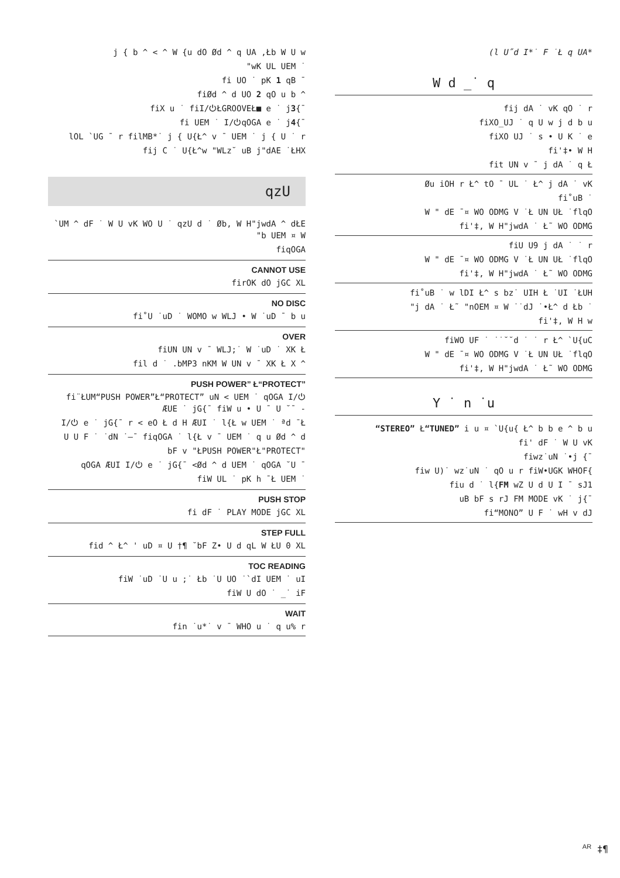j { b ^ < ^ W {u dO Ød ^ q UA ‚Łb W U w
"wK UL UEM ˙
fi UO ˙ pK 1 qB ¯
fiØd ^ d UO 2 qO u b ^
fiX u ˙ fiI/⏻ŁGROOVEŁ■ e ˙ j3{¯
fi UEM ˙ I/⏻qOGA e ˙ j4{¯
lOL `UG ¯ r filMB*˙ j { U{Ł^ v ¯ UEM ˙ j { U ˙ r
fij C ˙ U{Ł^w "WLz˘ uB j"dAE ˙ŁHX
qzU
`UM ^ dF ˙ W U vK WO U ˙ qzU d ˙ Øb, W H"jwdA ^ dŁE "b UEM ¤ W
fiqOGA
CANNOT USE
firOK dO jGC XL
NO DISC
fi˚U ˙uD ˙ WOMO w WLJ • W ˙uD ¯ b u
OVER
fiUN UN v ¯ WLJ;˙ W ˙uD ˙ XK Ł
fil d ˙ .bMP3 nKM W UN v ¯ XK Ł X ^
PUSH POWER” Ł“PROTECT”
fi¨ŁUM“PUSH POWER”Ł“PROTECT” uN < UEM ˙ qOGA I/⏻ ÆUE ˙ jG{¯ fiW u • U ¯ U ˘¯ -
I/⏻ e ˙ jG{¯ r < eO Ł d H ÆUI ˙ l{Ł w UEM ˙ ªd ¯Ł
U U F ˙ ˙dN ˙—¯ fiqOGA ˙ l{Ł v ¯ UEM ˙ q u Ød ^ d
bF v "ŁPUSH POWER"Ł"PROTECT"
qOGA ÆUI I/⏻ e ˙ jG{¯ <Ød ^ d UEM ˙ qOGA ˘U ¯
fiW UL ˙ pK h ¯Ł UEM ˙
PUSH STOP
fi dF ˙ PLAY MODE jGC XL
STEP FULL
fid ^ Ł^ ' uD ¤ U †¶ ˘bF Z• U d qL W ŁU 0 XL
TOC READING
fiW ˙uD ˙U u ;˙ Łb ˙U UO ˙`dI UEM ˙ uI
fiW U dO ˙ _˙ iF
WAIT
fin ˙u*˙ v ¯ WHO u ˙ q u% r
(l U˝d I*˙ F ˙Ł q UA*
W d _˙ q
fij dA ˙ vK qO ˙ r
fiXO_UJ ˙ q U w j d b u
fiXO UJ ˙ s • U K ˙ e
fi'‡• W H
fit UN v ¯ j dA ˙ q Ł
Øu iOH r Ł^ tO ¯ UL ˙ Ł^ j dA ˙ vK
fi˚uB ˙
W " dE ¯¤ WO ODMG V ˙Ł UN UŁ ˙flqO
fi'‡, W H"jwdA ˙ Ł˜ WO ODMG
fiU U9 j dA ˙ ˙ r
W " dE ¯¤ WO ODMG V ˙Ł UN UŁ ˙flqO
fi'‡, W H"jwdA ˙ Ł˜ WO ODMG
fi˚uB ˙ w lDI Ł^ s bz˙ UIH Ł ˙UI ˙ŁUH
"j dA ˙ Ł˜ "nOEM ¤ W ˙˙dJ ˙•Ł^ d Łb ˙
fi'‡, W H w
fiWO UF ˙ ˙˙˘˘d ˙ ˙ r Ł^ `U{uC
W " dE ¯¤ WO ODMG V ˙Ł UN UŁ ˙flqO
fi'‡, W H"jwdA ˙ Ł˜ WO ODMG
Y ˙ n ˙u
“STEREO” Ł“TUNED” i u ¤ `U{u{ Ł^ b b e ^ b u
fi' dF ˙ W U vK
fiwz˙uN ˙•j {¯
fiw U)˙ wz˙uN ˙ qO u r fiW•UGK WHOF{
fiu d ˙ l{FM wZ U d U I ¯ sJ1
uB bF s rJ FM MODE vK ˙ j{¯
fi“MONO” U F ˙ wH v dJ
<sup>AR</sup> ‡¶